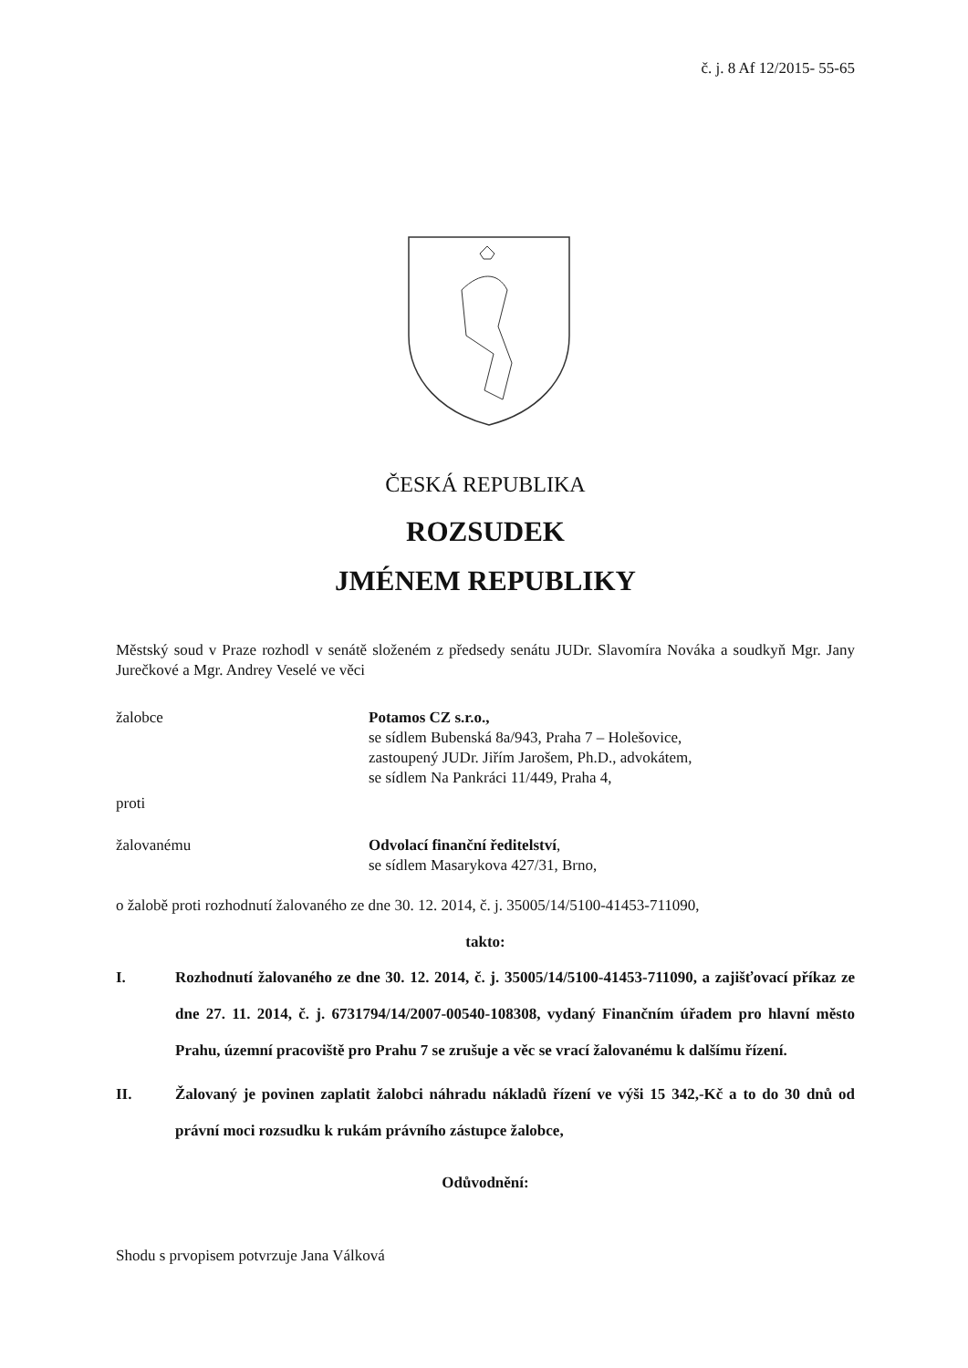č. j. 8 Af 12/2015- 55-65
ČESKÁ REPUBLIKA
ROZSUDEK
JMÉNEM REPUBLIKY
Městský soud v Praze rozhodl v senátě složeném z předsedy senátu JUDr. Slavomíra Nováka a soudkyň Mgr. Jany Jurečkové a Mgr. Andrey Veselé ve věci
žalobce Potamos CZ s.r.o.,
se sídlem Bubenská 8a/943, Praha 7 – Holešovice,
zastoupený JUDr. Jiřím Jarošem, Ph.D., advokátem,
se sídlem Na Pankráci 11/449, Praha 4,
proti
žalovanému Odvolací finanční ředitelství,
se sídlem Masarykova 427/31, Brno,
o žalobě proti rozhodnutí žalovaného ze dne 30. 12. 2014, č. j. 35005/14/5100-41453-711090,
takto:
I. Rozhodnutí žalovaného ze dne 30. 12. 2014, č. j. 35005/14/5100-41453-711090, a zajišťovací příkaz ze dne 27. 11. 2014, č. j. 6731794/14/2007-00540-108308, vydaný Finančním úřadem pro hlavní město Prahu, územní pracoviště pro Prahu 7 se zrušuje a věc se vrací žalovanému k dalšímu řízení.
II. Žalovaný je povinen zaplatit žalobci náhradu nákladů řízení ve výši 15 342,-Kč a to do 30 dnů od právní moci rozsudku k rukám právního zástupce žalobce,
Odůvodnění:
Shodu s prvopisem potvrzuje Jana Válková